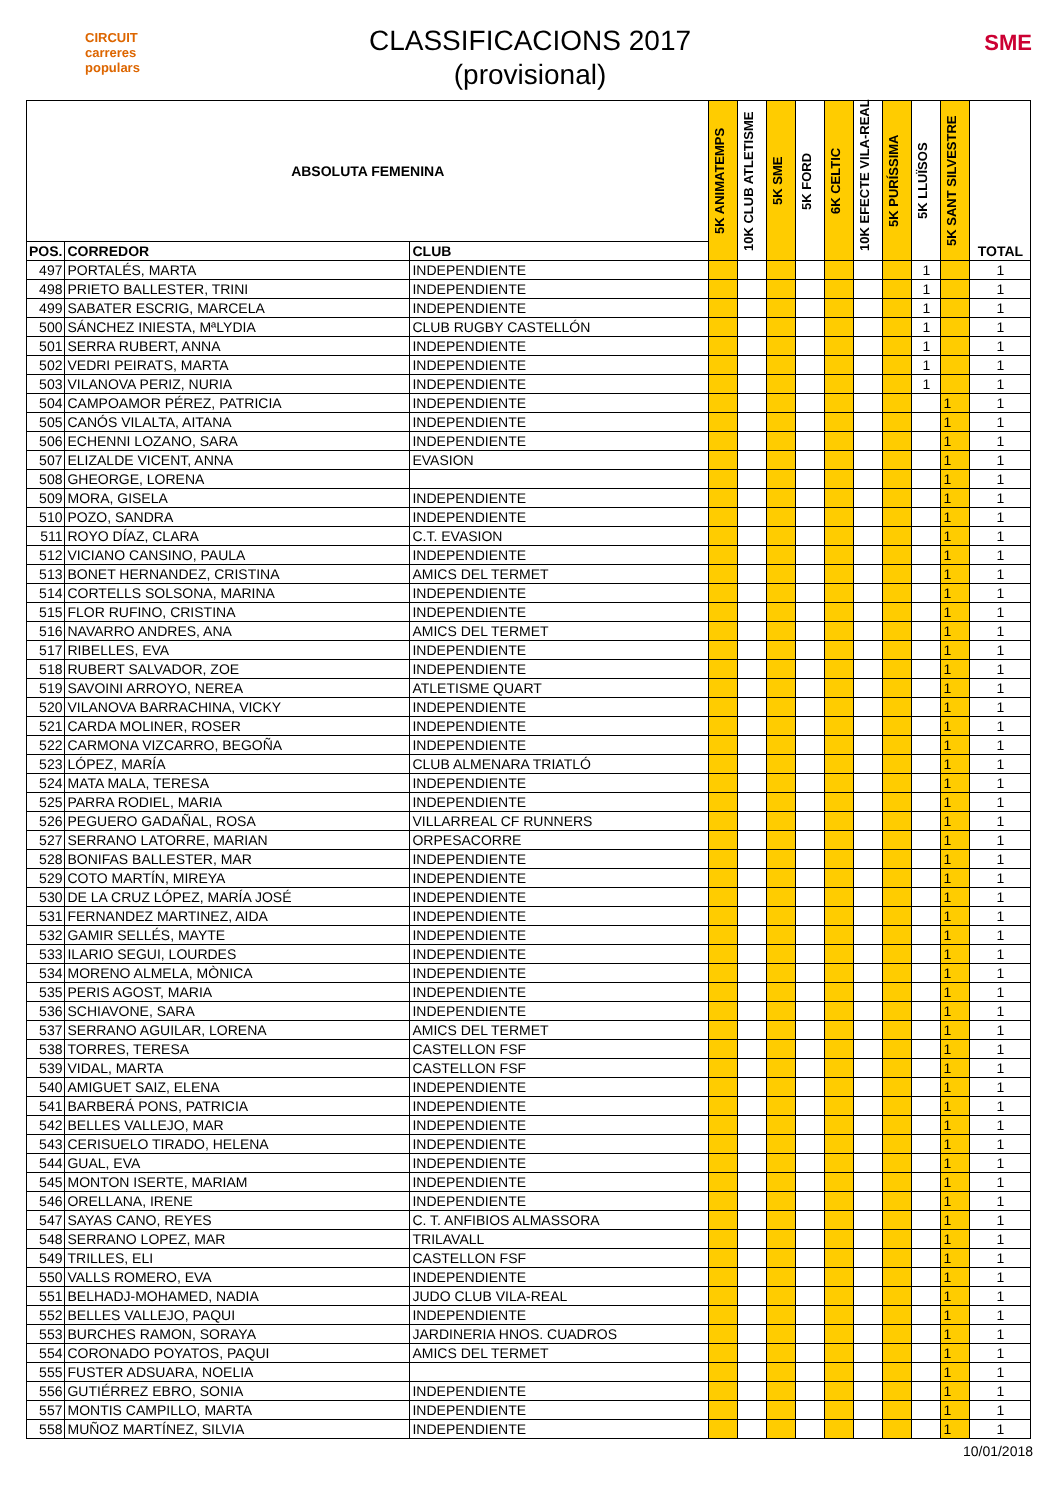CIRCUIT
carreres
populars
CLASSIFICACIONS 2017
(provisional)
SME
| ABSOLUTA FEMENINA | | | 5K ANIMATEMPS | 10K CLUB ATLETISME | 5K SME | 5K FORD | 6K CELTIC | 10K EFECTE VILA-REAL | 5K PURÍSSIMA | 5K LLUÏSOS | 5K SANT SILVESTRE | TOTAL |
| --- | --- | --- | --- | --- | --- | --- | --- | --- | --- | --- | --- | --- |
| POS. | CORREDOR | CLUB | | | | | | | | | | |
| 497 | PORTALÉS, MARTA | INDEPENDIENTE | | | | | | | | 1 | | 1 |
| 498 | PRIETO BALLESTER, TRINI | INDEPENDIENTE | | | | | | | | 1 | | 1 |
| 499 | SABATER ESCRIG, MARCELA | INDEPENDIENTE | | | | | | | | 1 | | 1 |
| 500 | SÁNCHEZ INIESTA, MªLYDIA | CLUB RUGBY CASTELLÓN | | | | | | | | 1 | | 1 |
| 501 | SERRA RUBERT, ANNA | INDEPENDIENTE | | | | | | | | 1 | | 1 |
| 502 | VEDRI PEIRATS, MARTA | INDEPENDIENTE | | | | | | | | 1 | | 1 |
| 503 | VILANOVA PERIZ, NURIA | INDEPENDIENTE | | | | | | | | 1 | | 1 |
| 504 | CAMPOAMOR PÉREZ, PATRICIA | INDEPENDIENTE | | | | | | | | | 1 | 1 |
| 505 | CANÓS VILALTA, AITANA | INDEPENDIENTE | | | | | | | | | 1 | 1 |
| 506 | ECHENNI LOZANO, SARA | INDEPENDIENTE | | | | | | | | | 1 | 1 |
| 507 | ELIZALDE VICENT, ANNA | EVASION | | | | | | | | | 1 | 1 |
| 508 | GHEORGE, LORENA | | | | | | | | | | 1 | 1 |
| 509 | MORA, GISELA | INDEPENDIENTE | | | | | | | | | 1 | 1 |
| 510 | POZO, SANDRA | INDEPENDIENTE | | | | | | | | | 1 | 1 |
| 511 | ROYO DÍAZ, CLARA | C.T. EVASION | | | | | | | | | 1 | 1 |
| 512 | VICIANO CANSINO, PAULA | INDEPENDIENTE | | | | | | | | | 1 | 1 |
| 513 | BONET HERNANDEZ, CRISTINA | AMICS DEL TERMET | | | | | | | | | 1 | 1 |
| 514 | CORTELLS SOLSONA, MARINA | INDEPENDIENTE | | | | | | | | | 1 | 1 |
| 515 | FLOR RUFINO, CRISTINA | INDEPENDIENTE | | | | | | | | | 1 | 1 |
| 516 | NAVARRO ANDRES, ANA | AMICS DEL TERMET | | | | | | | | | 1 | 1 |
| 517 | RIBELLES, EVA | INDEPENDIENTE | | | | | | | | | 1 | 1 |
| 518 | RUBERT SALVADOR, ZOE | INDEPENDIENTE | | | | | | | | | 1 | 1 |
| 519 | SAVOINI ARROYO, NEREA | ATLETISME QUART | | | | | | | | | 1 | 1 |
| 520 | VILANOVA BARRACHINA, VICKY | INDEPENDIENTE | | | | | | | | | 1 | 1 |
| 521 | CARDA MOLINER, ROSER | INDEPENDIENTE | | | | | | | | | 1 | 1 |
| 522 | CARMONA VIZCARRO, BEGOÑA | INDEPENDIENTE | | | | | | | | | 1 | 1 |
| 523 | LÓPEZ, MARÍA | CLUB ALMENARA TRIATLÓ | | | | | | | | | 1 | 1 |
| 524 | MATA MALA, TERESA | INDEPENDIENTE | | | | | | | | | 1 | 1 |
| 525 | PARRA RODIEL, MARIA | INDEPENDIENTE | | | | | | | | | 1 | 1 |
| 526 | PEGUERO GADAÑAL, ROSA | VILLARREAL CF RUNNERS | | | | | | | | | 1 | 1 |
| 527 | SERRANO LATORRE, MARIAN | ORPESACORRE | | | | | | | | | 1 | 1 |
| 528 | BONIFAS BALLESTER, MAR | INDEPENDIENTE | | | | | | | | | 1 | 1 |
| 529 | COTO MARTÍN, MIREYA | INDEPENDIENTE | | | | | | | | | 1 | 1 |
| 530 | DE LA CRUZ LÓPEZ, MARÍA JOSÉ | INDEPENDIENTE | | | | | | | | | 1 | 1 |
| 531 | FERNANDEZ MARTINEZ, AIDA | INDEPENDIENTE | | | | | | | | | 1 | 1 |
| 532 | GAMIR SELLÉS, MAYTE | INDEPENDIENTE | | | | | | | | | 1 | 1 |
| 533 | ILARIO SEGUI, LOURDES | INDEPENDIENTE | | | | | | | | | 1 | 1 |
| 534 | MORENO ALMELA, MÒNICA | INDEPENDIENTE | | | | | | | | | 1 | 1 |
| 535 | PERIS AGOST, MARIA | INDEPENDIENTE | | | | | | | | | 1 | 1 |
| 536 | SCHIAVONE, SARA | INDEPENDIENTE | | | | | | | | | 1 | 1 |
| 537 | SERRANO AGUILAR, LORENA | AMICS DEL TERMET | | | | | | | | | 1 | 1 |
| 538 | TORRES, TERESA | CASTELLON FSF | | | | | | | | | 1 | 1 |
| 539 | VIDAL, MARTA | CASTELLON FSF | | | | | | | | | 1 | 1 |
| 540 | AMIGUET SAIZ, ELENA | INDEPENDIENTE | | | | | | | | | 1 | 1 |
| 541 | BARBERÁ PONS, PATRICIA | INDEPENDIENTE | | | | | | | | | 1 | 1 |
| 542 | BELLES VALLEJO, MAR | INDEPENDIENTE | | | | | | | | | 1 | 1 |
| 543 | CERISUELO TIRADO, HELENA | INDEPENDIENTE | | | | | | | | | 1 | 1 |
| 544 | GUAL, EVA | INDEPENDIENTE | | | | | | | | | 1 | 1 |
| 545 | MONTON ISERTE, MARIAM | INDEPENDIENTE | | | | | | | | | 1 | 1 |
| 546 | ORELLANA, IRENE | INDEPENDIENTE | | | | | | | | | 1 | 1 |
| 547 | SAYAS CANO, REYES | C. T. ANFIBIOS ALMASSORA | | | | | | | | | 1 | 1 |
| 548 | SERRANO LOPEZ, MAR | TRILAVALL | | | | | | | | | 1 | 1 |
| 549 | TRILLES, ELI | CASTELLON FSF | | | | | | | | | 1 | 1 |
| 550 | VALLS ROMERO, EVA | INDEPENDIENTE | | | | | | | | | 1 | 1 |
| 551 | BELHADJ-MOHAMED, NADIA | JUDO CLUB VILA-REAL | | | | | | | | | 1 | 1 |
| 552 | BELLES VALLEJO, PAQUI | INDEPENDIENTE | | | | | | | | | 1 | 1 |
| 553 | BURCHES RAMON, SORAYA | JARDINERIA HNOS. CUADROS | | | | | | | | | 1 | 1 |
| 554 | CORONADO POYATOS, PAQUI | AMICS DEL TERMET | | | | | | | | | 1 | 1 |
| 555 | FUSTER ADSUARA, NOELIA | | | | | | | | | | 1 | 1 |
| 556 | GUTIÉRREZ EBRO, SONIA | INDEPENDIENTE | | | | | | | | | 1 | 1 |
| 557 | MONTIS CAMPILLO, MARTA | INDEPENDIENTE | | | | | | | | | 1 | 1 |
| 558 | MUÑOZ MARTÍNEZ, SILVIA | INDEPENDIENTE | | | | | | | | | 1 | 1 |
10/01/2018